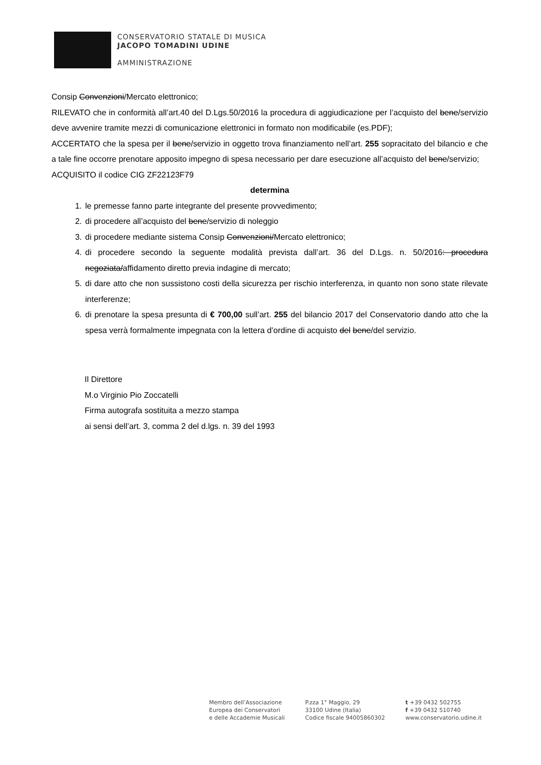CONSERVATORIO STATALE DI MUSICA
JACOPO TOMADINI UDINE
AMMINISTRAZIONE
Consip Convenzioni/Mercato elettronico;
RILEVATO che in conformità all’art.40 del D.Lgs.50/2016 la procedura di aggiudicazione per l’acquisto del bene/servizio deve avvenire tramite mezzi di comunicazione elettronici in formato non modificabile (es.PDF);
ACCERTATO che la spesa per il bene/servizio in oggetto trova finanziamento nell’art. 255 sopracitato del bilancio e che a tale fine occorre prenotare apposito impegno di spesa necessario per dare esecuzione all’acquisto del bene/servizio;
ACQUISITO il codice CIG ZF22123F79
determina
1. le premesse fanno parte integrante del presente provvedimento;
2. di procedere all’acquisto del bene/servizio di noleggio
3. di procedere mediante sistema Consip Convenzioni/Mercato elettronico;
4. di procedere secondo la seguente modalità prevista dall’art. 36 del D.Lgs. n. 50/2016: procedura negoziata/affidamento diretto previa indagine di mercato;
5. di dare atto che non sussistono costi della sicurezza per rischio interferenza, in quanto non sono state rilevate interferenze;
6. di prenotare la spesa presunta di € 700,00 sull’art. 255 del bilancio 2017 del Conservatorio dando atto che la spesa verrà formalmente impegnata con la lettera d’ordine di acquisto del bene/del servizio.
Il Direttore
M.o Virginio Pio Zoccatelli
Firma autografa sostituita a mezzo stampa
ai sensi dell’art. 3, comma 2 del d.lgs. n. 39 del 1993
Membro dell’Associazione
Europea dei Conservatori
e delle Accademie Musicali
P.zza 1° Maggio, 29
33100 Udine (Italia)
Codice fiscale 94005860302
t +39 0432 502755
f +39 0432 510740
www.conservatorio.udine.it